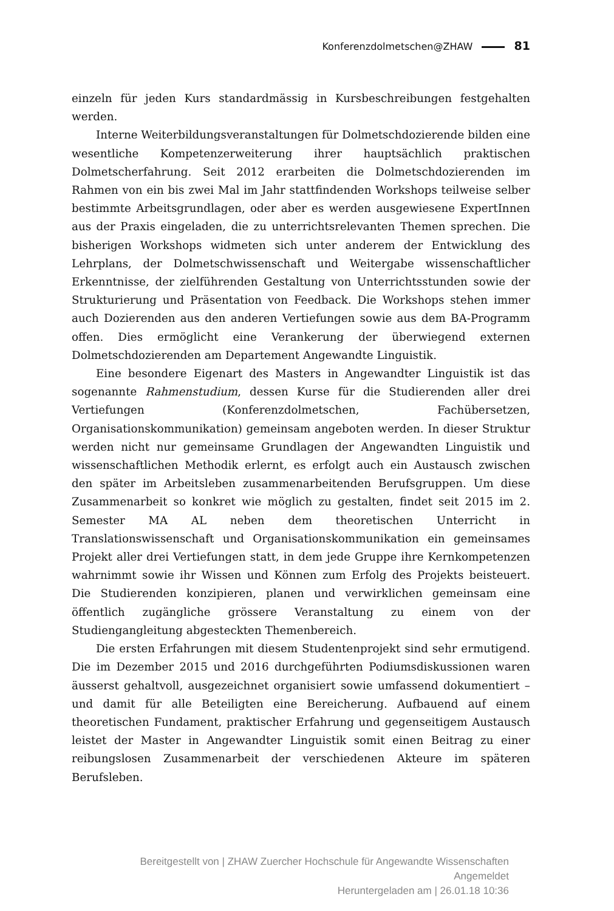Konferenzdolmetschen@ZHAW 81
einzeln für jeden Kurs standardmässig in Kursbeschreibungen festgehalten werden.
Interne Weiterbildungsveranstaltungen für Dolmetschdozierende bilden eine wesentliche Kompetenzerweiterung ihrer hauptsächlich praktischen Dolmetscherfahrung. Seit 2012 erarbeiten die Dolmetschdozierenden im Rahmen von ein bis zwei Mal im Jahr stattfindenden Workshops teilweise selber bestimmte Arbeitsgrundlagen, oder aber es werden ausgewiesene ExpertInnen aus der Praxis eingeladen, die zu unterrichtsrelevanten Themen sprechen. Die bisherigen Workshops widmeten sich unter anderem der Entwicklung des Lehrplans, der Dolmetschwissenschaft und Weitergabe wissenschaftlicher Erkenntnisse, der zielführenden Gestaltung von Unterrichtsstunden sowie der Strukturierung und Präsentation von Feedback. Die Workshops stehen immer auch Dozierenden aus den anderen Vertiefungen sowie aus dem BA-Programm offen. Dies ermöglicht eine Verankerung der überwiegend externen Dolmetschdozierenden am Departement Angewandte Linguistik.
Eine besondere Eigenart des Masters in Angewandter Linguistik ist das sogenannte Rahmenstudium, dessen Kurse für die Studierenden aller drei Vertiefungen (Konferenzdolmetschen, Fachübersetzen, Organisationskommunikation) gemeinsam angeboten werden. In dieser Struktur werden nicht nur gemeinsame Grundlagen der Angewandten Linguistik und wissenschaftlichen Methodik erlernt, es erfolgt auch ein Austausch zwischen den später im Arbeitsleben zusammenarbeitenden Berufsgruppen. Um diese Zusammenarbeit so konkret wie möglich zu gestalten, findet seit 2015 im 2. Semester MA AL neben dem theoretischen Unterricht in Translationswissenschaft und Organisationskommunikation ein gemeinsames Projekt aller drei Vertiefungen statt, in dem jede Gruppe ihre Kernkompetenzen wahrnimmt sowie ihr Wissen und Können zum Erfolg des Projekts beisteuert. Die Studierenden konzipieren, planen und verwirklichen gemeinsam eine öffentlich zugängliche grössere Veranstaltung zu einem von der Studiengangleitung abgesteckten Themenbereich.
Die ersten Erfahrungen mit diesem Studentenprojekt sind sehr ermutigend. Die im Dezember 2015 und 2016 durchgeführten Podiumsdiskussionen waren äusserst gehaltvoll, ausgezeichnet organisiert sowie umfassend dokumentiert – und damit für alle Beteiligten eine Bereicherung. Aufbauend auf einem theoretischen Fundament, praktischer Erfahrung und gegenseitigem Austausch leistet der Master in Angewandter Linguistik somit einen Beitrag zu einer reibungslosen Zusammenarbeit der verschiedenen Akteure im späteren Berufsleben.
Bereitgestellt von | ZHAW Zuercher Hochschule für Angewandte Wissenschaften
Angemeldet
Heruntergeladen am | 26.01.18 10:36